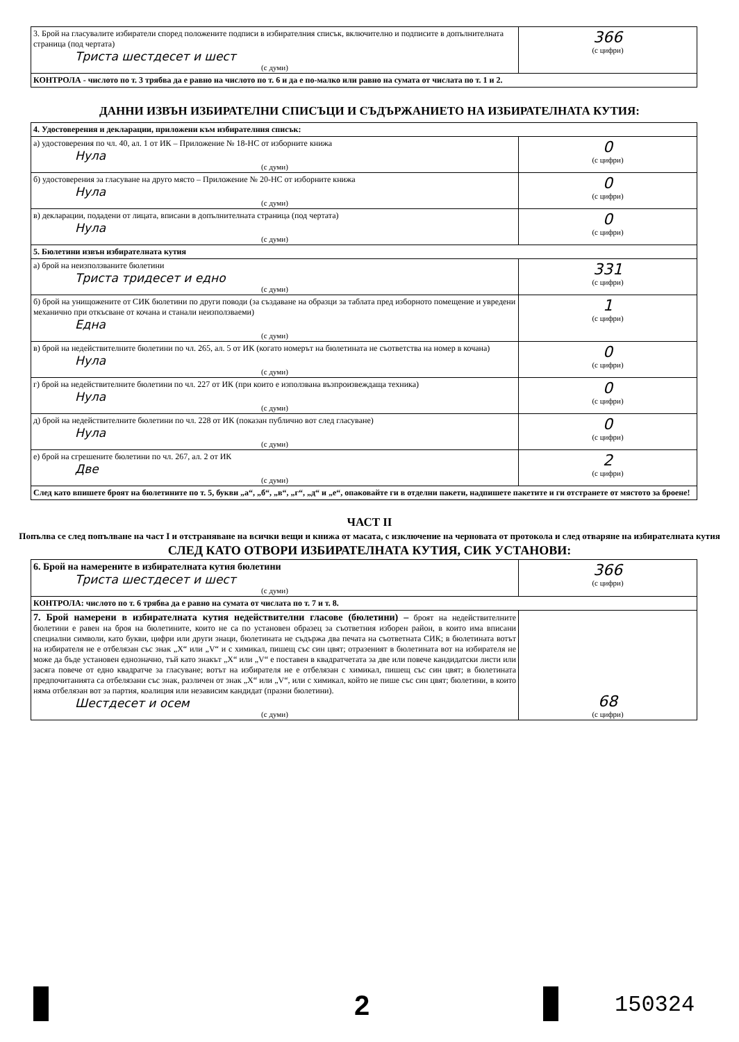| 3. Брой на гласувалите избиратели според положените подписи в избирателния списък, включително и подписите в допълнителната страница (под чертата) Триста шестдесет и шест (с думи) | 366 (с цифри) |
| КОНТРОЛА - числото по т. 3 трябва да е равно на числото по т. 6 и да е по-малко или равно на сумата от числата по т. 1 и 2. | |
ДАННИ ИЗВЪН ИЗБИРАТЕЛНИ СПИСЪЦИ И СЪДЪРЖАНИЕТО НА ИЗБИРАТЕЛНАТА КУТИЯ:
| 4. Удостоверения и декларации, приложени към избирателния списък: | |
| а) удостоверения по чл. 40, ал. 1 от ИК – Приложение № 18-НС от изборните книжа Нула (с думи) | 0 (с цифри) |
| б) удостоверения за гласуване на друго място – Приложение № 20-НС от изборните книжа Нула (с думи) | 0 (с цифри) |
| в) декларации, подадени от лицата, вписани в допълнителната страница (под чертата) Нула (с думи) | 0 (с цифри) |
| 5. Бюлетини извън избирателната кутия | |
| а) брой на неизползваните бюлетини Триста тридесет и едно (с думи) | 331 (с цифри) |
| б) брой на унищожените от СИК бюлетини по други поводи (за създаване на образци за таблата пред изборното помещение и увредени механично при откъсване от кочана и станали неизползваеми) Една (с думи) | 1 (с цифри) |
| в) брой на недействителните бюлетини по чл. 265, ал. 5 от ИК (когато номерът на бюлетината не съответства на номер в кочана) Нула (с думи) | 0 (с цифри) |
| г) брой на недействителните бюлетини по чл. 227 от ИК (при които е използвана възпроизвеждаща техника) Нула (с думи) | 0 (с цифри) |
| д) брой на недействителните бюлетини по чл. 228 от ИК (показан публично вот след гласуване) Нула (с думи) | 0 (с цифри) |
| е) брой на сгрешените бюлетини по чл. 267, ал. 2 от ИК Две (с думи) | 2 (с цифри) |
| След като впишете броят на бюлетините по т. 5, букви „а“, „б“, „в“, „г“, „д“ и „е“, опаковайте ги в отделни пакети, надпишете пакетите и ги отстранете от мястото за броене! | |
ЧАСТ II
Попълва се след попълване на част I и отстраняване на всички вещи и книжа от масата, с изключение на черновата от протокола и след отваряне на избирателната кутия
СЛЕД КАТО ОТВОРИ ИЗБИРАТЕЛНАТА КУТИЯ, СИК УСТАНОВИ:
| 6. Брой на намерените в избирателната кутия бюлетини Триста шестдесет и шест (с думи) | 366 (с цифри) |
| КОНТРОЛА: числото по т. 6 трябва да е равно на сумата от числата по т. 7 и т. 8. | |
| 7. Брой намерени в избирателната кутия недействителни гласове (бюлетини) – броят на недействителните бюлетини е равен на броя на бюлетините, които не са по установен образец за съответния изборен район, в които има вписани специални символи, като букви, цифри или други знаци, бюлетината не съдържа два печата на съответната СИК; в бюлетината вотът на избирателя не е отбелязан със знак „X“ или „V“ и с химикал, пишещ със син цвят; отразеният в бюлетината вот на избирателя не може да бъде установен еднозначно, тъй като знакът „X“ или „V“ е поставен в квадратчетата за две или повече кандидатски листи или засяга повече от едно квадратче за гласуване; вотът на избирателя не е отбелязан с химикал, пишещ със син цвят; в бюлетината предпочитанията са отбелязани със знак, различен от знак „X“ или „V“, или с химикал, който не пише със син цвят; бюлетини, в които няма отбелязан вот за партия, коалиция или независим кандидат (празни бюлетини). Шестдесет и осем (с думи) | 68 (с цифри) |
2 150324